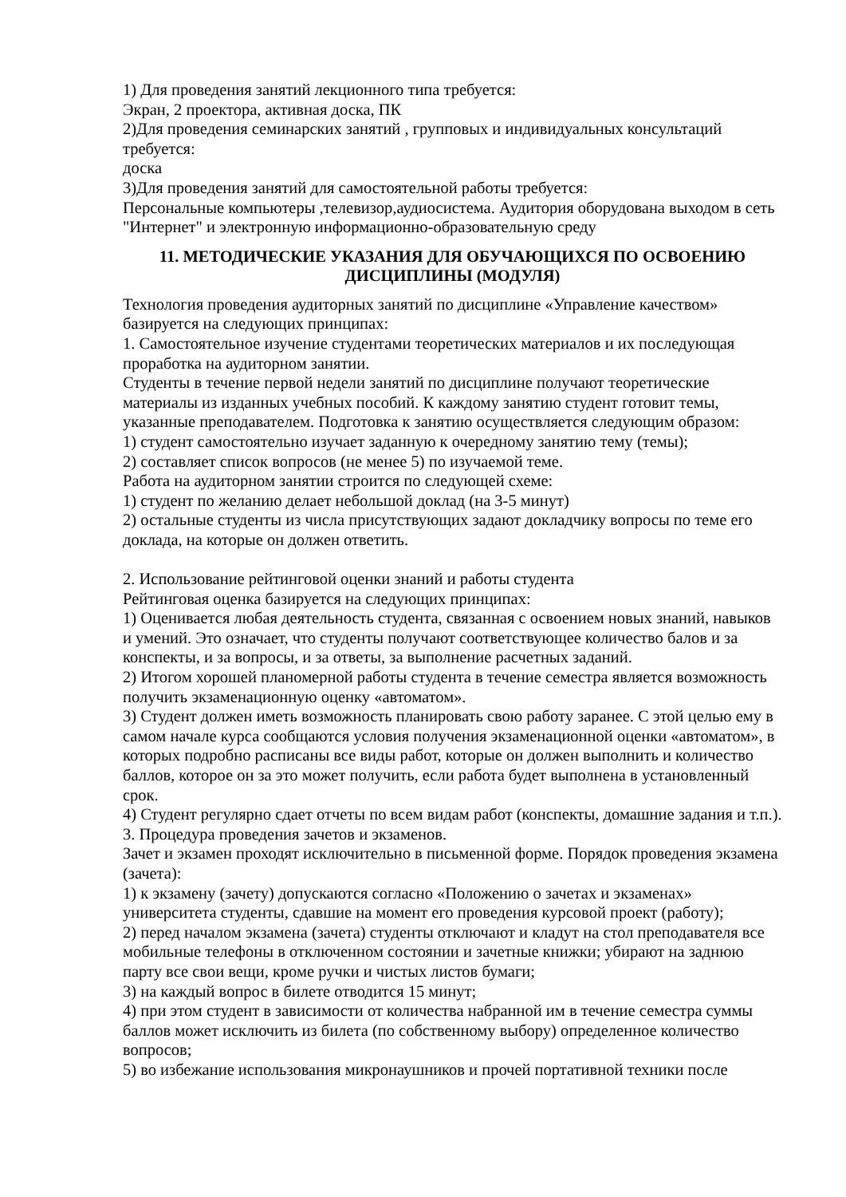1) Для проведения занятий лекционного типа требуется:
Экран, 2 проектора, активная доска, ПК
2)Для проведения семинарских занятий , групповых и индивидуальных консультаций требуется:
доска
3)Для проведения занятий для самостоятельной работы требуется:
Персональные компьютеры ,телевизор,аудиосистема. Аудитория оборудована выходом в сеть "Интернет" и электронную информационно-образовательную среду
11. МЕТОДИЧЕСКИЕ УКАЗАНИЯ ДЛЯ ОБУЧАЮЩИХСЯ ПО ОСВОЕНИЮ ДИСЦИПЛИНЫ (МОДУЛЯ)
Технология проведения аудиторных занятий по дисциплине «Управление качеством» базируется на следующих принципах:
1. Самостоятельное изучение студентами теоретических материалов и их последующая проработка на аудиторном занятии.
Студенты в течение первой недели занятий по дисциплине получают теоретические материалы из изданных учебных пособий. К каждому занятию студент готовит темы, указанные преподавателем. Подготовка к занятию осуществляется следующим образом:
1) студент самостоятельно изучает заданную к очередному занятию тему (темы);
2) составляет список вопросов (не менее 5) по изучаемой теме.
Работа на аудиторном занятии строится по следующей схеме:
1) студент по желанию делает небольшой доклад (на 3-5 минут)
2) остальные студенты из числа присутствующих задают докладчику вопросы по теме его доклада, на которые он должен ответить.
2. Использование рейтинговой оценки знаний и работы студента
Рейтинговая оценка базируется на следующих принципах:
1) Оценивается любая деятельность студента, связанная с освоением новых знаний, навыков и умений. Это означает, что студенты получают соответствующее количество балов и за конспекты, и за вопросы, и за ответы, за выполнение расчетных заданий.
2) Итогом хорошей планомерной работы студента в течение семестра является возможность получить экзаменационную оценку «автоматом».
3) Студент должен иметь возможность планировать свою работу заранее. С этой целью ему в самом начале курса сообщаются условия получения экзаменационной оценки «автоматом», в которых подробно расписаны все виды работ, которые он должен выполнить и количество баллов, которое он за это может получить, если работа будет выполнена в установленный срок.
4) Студент регулярно сдает отчеты по всем видам работ (конспекты, домашние задания и т.п.).
3. Процедура проведения зачетов и экзаменов.
Зачет и экзамен проходят исключительно в письменной форме. Порядок проведения экзамена (зачета):
1) к экзамену (зачету) допускаются согласно «Положению о зачетах и экзаменах» университета студенты, сдавшие на момент его проведения курсовой проект (работу);
2) перед началом экзамена (зачета) студенты отключают и кладут на стол преподавателя все мобильные телефоны в отключенном состоянии и зачетные книжки; убирают на заднюю парту все свои вещи, кроме ручки и чистых листов бумаги;
3) на каждый вопрос в билете отводится 15 минут;
4) при этом студент в зависимости от количества набранной им в течение семестра суммы баллов может исключить из билета (по собственному выбору) определенное количество вопросов;
5) во избежание использования микронаушников и прочей портативной техники после